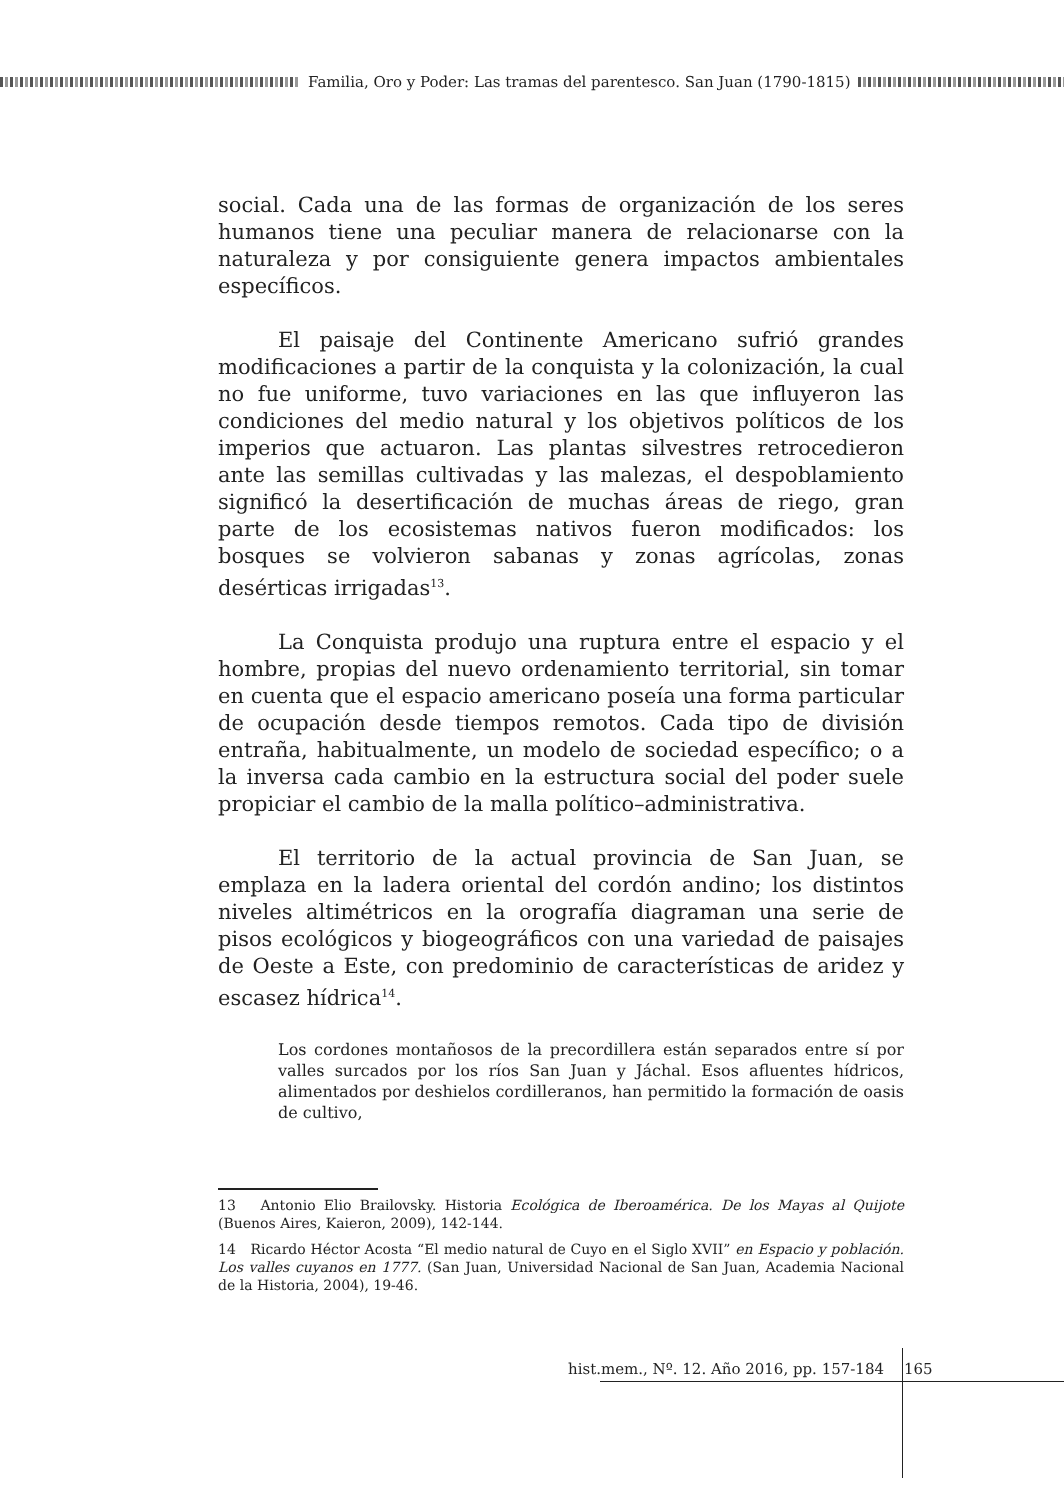Familia, Oro y Poder: Las tramas del parentesco. San Juan (1790-1815)
social. Cada una de las formas de organización de los seres humanos tiene una peculiar manera de relacionarse con la naturaleza y por consiguiente genera impactos ambientales específicos.
El paisaje del Continente Americano sufrió grandes modificaciones a partir de la conquista y la colonización, la cual no fue uniforme, tuvo variaciones en las que influyeron las condiciones del medio natural y los objetivos políticos de los imperios que actuaron. Las plantas silvestres retrocedieron ante las semillas cultivadas y las malezas, el despoblamiento significó la desertificación de muchas áreas de riego, gran parte de los ecosistemas nativos fueron modificados: los bosques se volvieron sabanas y zonas agrícolas, zonas desérticas irrigadas<sup>13</sup>.
La Conquista produjo una ruptura entre el espacio y el hombre, propias del nuevo ordenamiento territorial, sin tomar en cuenta que el espacio americano poseía una forma particular de ocupación desde tiempos remotos. Cada tipo de división entraña, habitualmente, un modelo de sociedad específico; o a la inversa cada cambio en la estructura social del poder suele propiciar el cambio de la malla político–administrativa.
El territorio de la actual provincia de San Juan, se emplaza en la ladera oriental del cordón andino; los distintos niveles altimétricos en la orografía diagraman una serie de pisos ecológicos y biogeográficos con una variedad de paisajes de Oeste a Este, con predominio de características de aridez y escasez hídrica<sup>14</sup>.
Los cordones montañosos de la precordillera están separados entre sí por valles surcados por los ríos San Juan y Jáchal. Esos afluentes hídricos, alimentados por deshielos cordilleranos, han permitido la formación de oasis de cultivo,
13 Antonio Elio Brailovsky. Historia Ecológica de Iberoamérica. De los Mayas al Quijote (Buenos Aires, Kaieron, 2009), 142-144.
14 Ricardo Héctor Acosta “El medio natural de Cuyo en el Siglo XVII” en Espacio y población. Los valles cuyanos en 1777. (San Juan, Universidad Nacional de San Juan, Academia Nacional de la Historia, 2004), 19-46.
hist.mem., Nº. 12. Año 2016, pp. 157-184 165